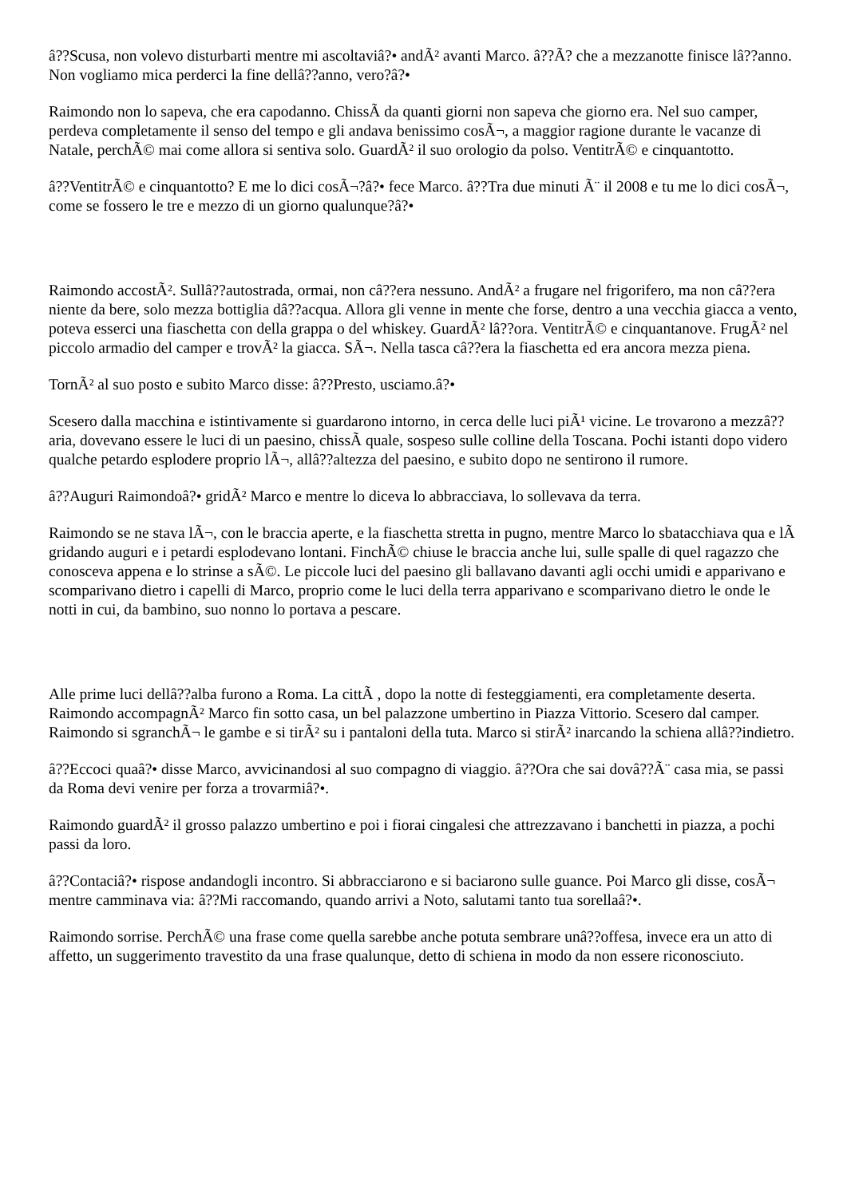â??Scusa, non volevo disturbarti mentre mi ascoltaviâ?• andÃ² avanti Marco. â??Ã? che a mezzanotte finisce lâ??anno. Non vogliamo mica perderci la fine dellâ??anno, vero?â?•
Raimondo non lo sapeva, che era capodanno. ChissÃ da quanti giorni non sapeva che giorno era. Nel suo camper, perdeva completamente il senso del tempo e gli andava benissimo cosÃ¬, a maggior ragione durante le vacanze di Natale, perchÃ© mai come allora si sentiva solo. GuardÃ² il suo orologio da polso. VentitrÃ© e cinquantotto.
â??VentitrÃ© e cinquantotto? E me lo dici cosÃ¬?â?• fece Marco. â??Tra due minuti Ã¨ il 2008 e tu me lo dici cosÃ¬, come se fossero le tre e mezzo di un giorno qualunque?â?•
Raimondo accostÃ². Sullâ??autostrada, ormai, non câ??era nessuno. AndÃ² a frugare nel frigorifero, ma non câ??era niente da bere, solo mezza bottiglia dâ??acqua. Allora gli venne in mente che forse, dentro a una vecchia giacca a vento, poteva esserci una fiaschetta con della grappa o del whiskey. GuardÃ² lâ??ora. VentitrÃ© e cinquantanove. FrugÃ² nel piccolo armadio del camper e trovÃ² la giacca. SÃ¬. Nella tasca câ??era la fiaschetta ed era ancora mezza piena.
TornÃ² al suo posto e subito Marco disse: â??Presto, usciamo.â?•
Scesero dalla macchina e istintivamente si guardarono intorno, in cerca delle luci piÃ¹ vicine. Le trovarono a mezzâ??aria, dovevano essere le luci di un paesino, chissÃ quale, sospeso sulle colline della Toscana. Pochi istanti dopo videro qualche petardo esplodere proprio lÃ¬, allâ??altezza del paesino, e subito dopo ne sentirono il rumore.
â??Auguri Raimondoâ?• gridÃ² Marco e mentre lo diceva lo abbracciava, lo sollevava da terra.
Raimondo se ne stava lÃ¬, con le braccia aperte, e la fiaschetta stretta in pugno, mentre Marco lo sbatacchiava qua e lÃ gridando auguri e i petardi esplodevano lontani. FinchÃ© chiuse le braccia anche lui, sulle spalle di quel ragazzo che conosceva appena e lo strinse a sÃ©. Le piccole luci del paesino gli ballavano davanti agli occhi umidi e apparivano e scomparivano dietro i capelli di Marco, proprio come le luci della terra apparivano e scomparivano dietro le onde le notti in cui, da bambino, suo nonno lo portava a pescare.
Alle prime luci dellâ??alba furono a Roma. La cittÃ , dopo la notte di festeggiamenti, era completamente deserta. Raimondo accompagnÃ² Marco fin sotto casa, un bel palazzone umbertino in Piazza Vittorio. Scesero dal camper. Raimondo si sgranchÃ¬ le gambe e si tirÃ² su i pantaloni della tuta. Marco si stirÃ² inarcando la schiena allâ??indietro.
â??Eccoci quaâ?• disse Marco, avvicinandosi al suo compagno di viaggio. â??Ora che sai dovâ??Ã¨ casa mia, se passi da Roma devi venire per forza a trovarmiâ?•.
Raimondo guardÃ² il grosso palazzo umbertino e poi i fiorai cingalesi che attrezzavano i banchetti in piazza, a pochi passi da loro.
â??Contaciâ?• rispose andandogli incontro. Si abbracciarono e si baciarono sulle guance. Poi Marco gli disse, cosÃ¬ mentre camminava via: â??Mi raccomando, quando arrivi a Noto, salutami tanto tua sorellaâ?•.
Raimondo sorrise. PerchÃ© una frase come quella sarebbe anche potuta sembrare unâ??offesa, invece era un atto di affetto, un suggerimento travestito da una frase qualunque, detto di schiena in modo da non essere riconosciuto.